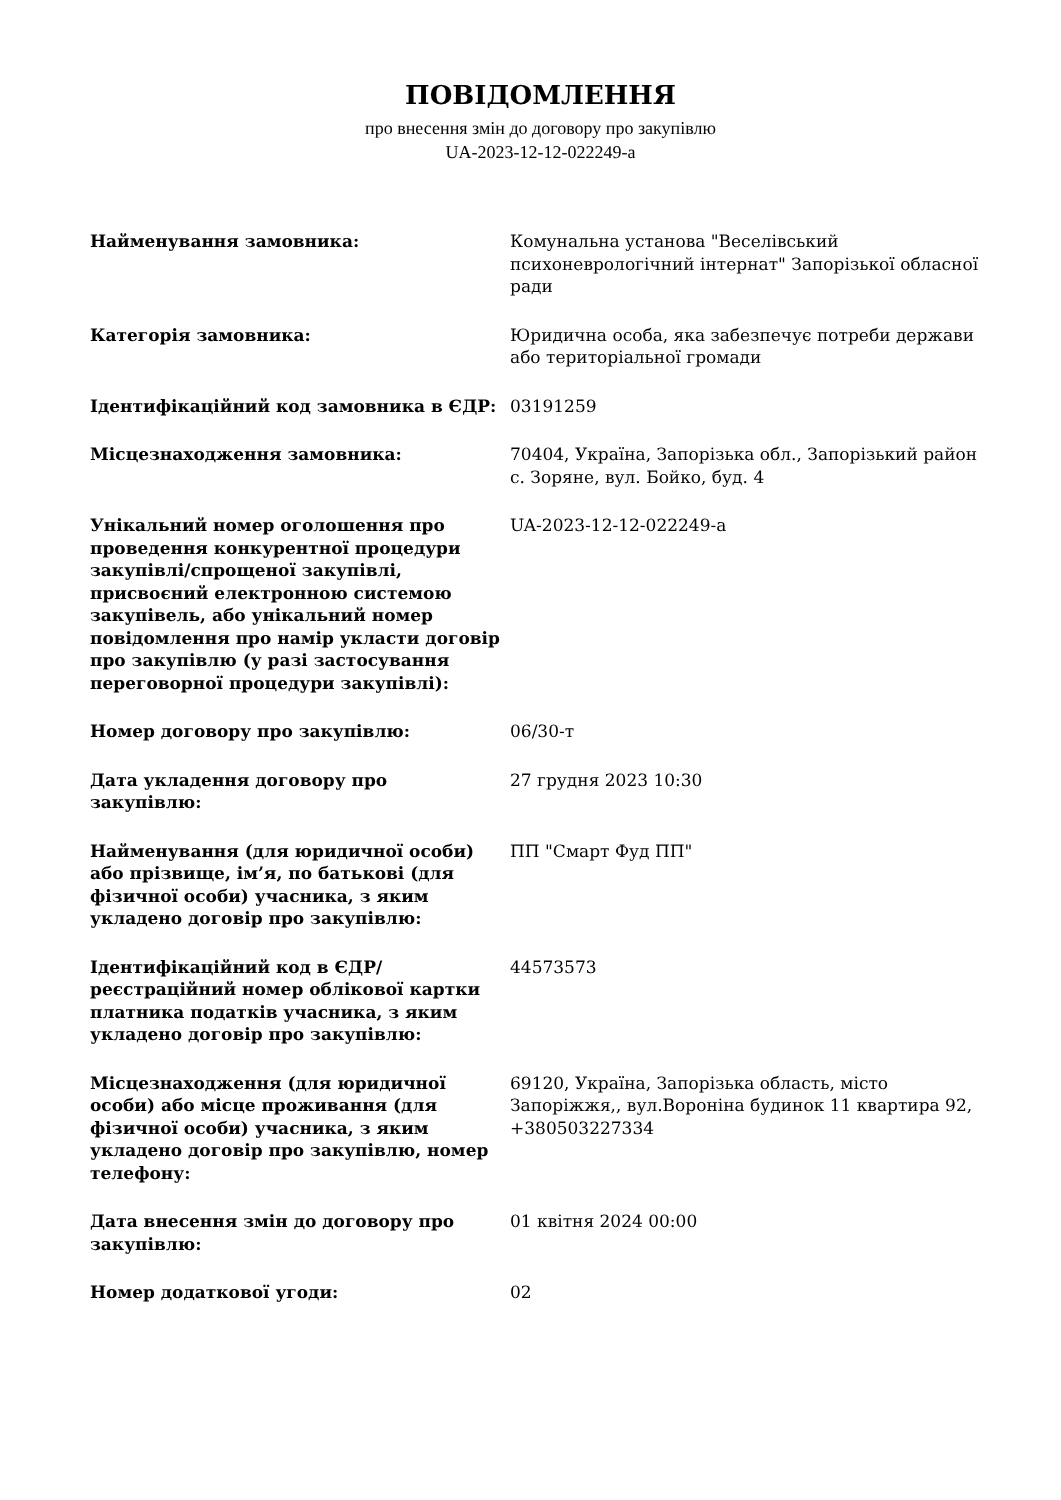ПОВІДОМЛЕННЯ
про внесення змін до договору про закупівлю
UA-2023-12-12-022249-a
| Найменування замовника: | Комунальна установа "Веселівський психоневрологічний інтернат" Запорізької обласної ради |
| Категорія замовника: | Юридична особа, яка забезпечує потреби держави або територіальної громади |
| Ідентифікаційний код замовника в ЄДР: | 03191259 |
| Місцезнаходження замовника: | 70404, Україна, Запорізька обл., Запорізький район с. Зоряне, вул. Бойко, буд. 4 |
| Унікальний номер оголошення про проведення конкурентної процедури закупівлі/спрощеної закупівлі, присвоєний електронною системою закупівель, або унікальний номер повідомлення про намір укласти договір про закупівлю (у разі застосування переговорної процедури закупівлі): | UA-2023-12-12-022249-a |
| Номер договору про закупівлю: | 06/30-т |
| Дата укладення договору про закупівлю: | 27 грудня 2023 10:30 |
| Найменування (для юридичної особи) або прізвище, ім’я, по батькові (для фізичної особи) учасника, з яким укладено договір про закупівлю: | ПП "Смарт Фуд ПП" |
| Ідентифікаційний код в ЄДР/реєстраційний номер облікової картки платника податків учасника, з яким укладено договір про закупівлю: | 44573573 |
| Місцезнаходження (для юридичної особи) або місце проживання (для фізичної особи) учасника, з яким укладено договір про закупівлю, номер телефону: | 69120, Україна, Запорізька область, місто Запоріжжя,, вул.Вороніна будинок 11 квартира 92, +380503227334 |
| Дата внесення змін до договору про закупівлю: | 01 квітня 2024 00:00 |
| Номер додаткової угоди: | 02 |